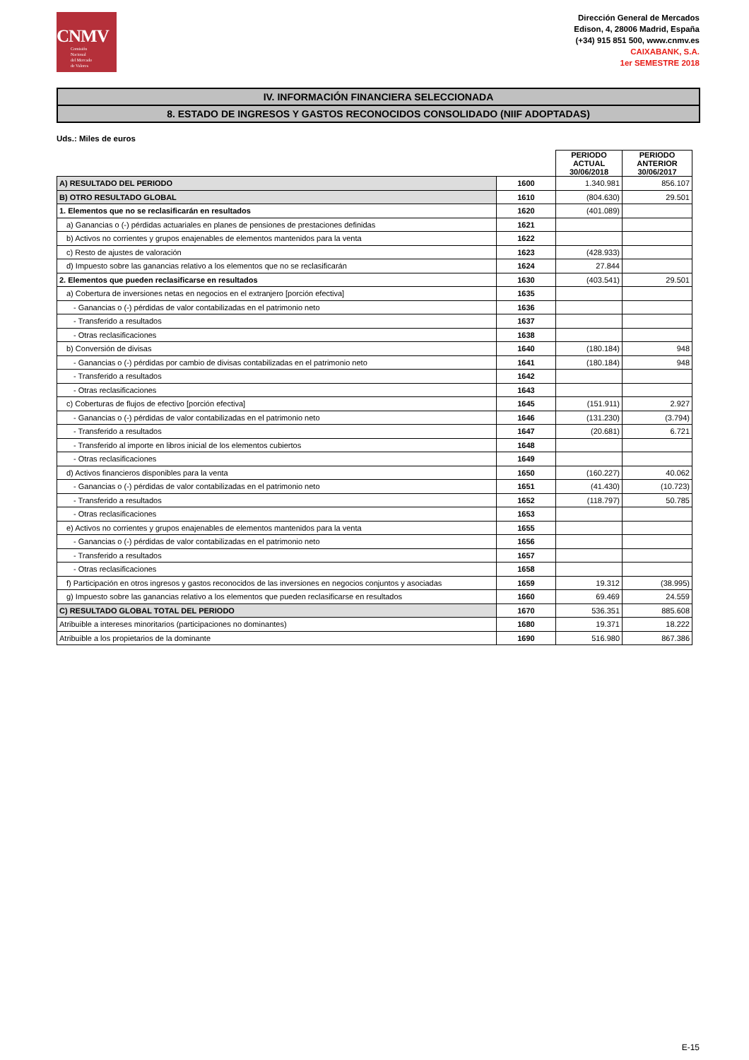CNMV
Comisión
Nacional
del Mercado
de Valores
Dirección General de Mercados
Edison, 4, 28006 Madrid, España
(+34) 915 851 500, www.cnmv.es
CAIXABANK, S.A.
1er SEMESTRE 2018
IV. INFORMACIÓN FINANCIERA SELECCIONADA
8. ESTADO DE INGRESOS Y GASTOS RECONOCIDOS CONSOLIDADO (NIIF ADOPTADAS)
Uds.: Miles de euros
| | | PERIODO ACTUAL 30/06/2018 | PERIODO ANTERIOR 30/06/2017 |
| A) RESULTADO DEL PERIODO | 1600 | 1.340.981 | 856.107 |
| B) OTRO RESULTADO GLOBAL | 1610 | (804.630) | 29.501 |
| 1. Elementos que no se reclasificarán en resultados | 1620 | (401.089) | |
| a) Ganancias o (-) pérdidas actuariales en planes de pensiones de prestaciones definidas | 1621 | | |
| b) Activos no corrientes y grupos enajenables de elementos mantenidos para la venta | 1622 | | |
| c) Resto de ajustes de valoración | 1623 | (428.933) | |
| d) Impuesto sobre las ganancias relativo a los elementos que no se reclasificarán | 1624 | 27.844 | |
| 2. Elementos que pueden reclasificarse en resultados | 1630 | (403.541) | 29.501 |
| a) Cobertura de inversiones netas en negocios en el extranjero [porción efectiva] | 1635 | | |
| - Ganancias o (-) pérdidas de valor contabilizadas en el patrimonio neto | 1636 | | |
| - Transferido a resultados | 1637 | | |
| - Otras reclasificaciones | 1638 | | |
| b) Conversión de divisas | 1640 | (180.184) | 948 |
| - Ganancias o (-) pérdidas por cambio de divisas contabilizadas en el patrimonio neto | 1641 | (180.184) | 948 |
| - Transferido a resultados | 1642 | | |
| - Otras reclasificaciones | 1643 | | |
| c) Coberturas de flujos de efectivo [porción efectiva] | 1645 | (151.911) | 2.927 |
| - Ganancias o (-) pérdidas de valor contabilizadas en el patrimonio neto | 1646 | (131.230) | (3.794) |
| - Transferido a resultados | 1647 | (20.681) | 6.721 |
| - Transferido al importe en libros inicial de los elementos cubiertos | 1648 | | |
| - Otras reclasificaciones | 1649 | | |
| d) Activos financieros disponibles para la venta | 1650 | (160.227) | 40.062 |
| - Ganancias o (-) pérdidas de valor contabilizadas en el patrimonio neto | 1651 | (41.430) | (10.723) |
| - Transferido a resultados | 1652 | (118.797) | 50.785 |
| - Otras reclasificaciones | 1653 | | |
| e) Activos no corrientes y grupos enajenables de elementos mantenidos para la venta | 1655 | | |
| - Ganancias o (-) pérdidas de valor contabilizadas en el patrimonio neto | 1656 | | |
| - Transferido a resultados | 1657 | | |
| - Otras reclasificaciones | 1658 | | |
| f) Participación en otros ingresos y gastos reconocidos de las inversiones en negocios conjuntos y asociadas | 1659 | 19.312 | (38.995) |
| g) Impuesto sobre las ganancias relativo a los elementos que pueden reclasificarse en resultados | 1660 | 69.469 | 24.559 |
| C) RESULTADO GLOBAL TOTAL DEL PERIODO | 1670 | 536.351 | 885.608 |
| Atribuible a intereses minoritarios (participaciones no dominantes) | 1680 | 19.371 | 18.222 |
| Atribuible a los propietarios de la dominante | 1690 | 516.980 | 867.386 |
E-15